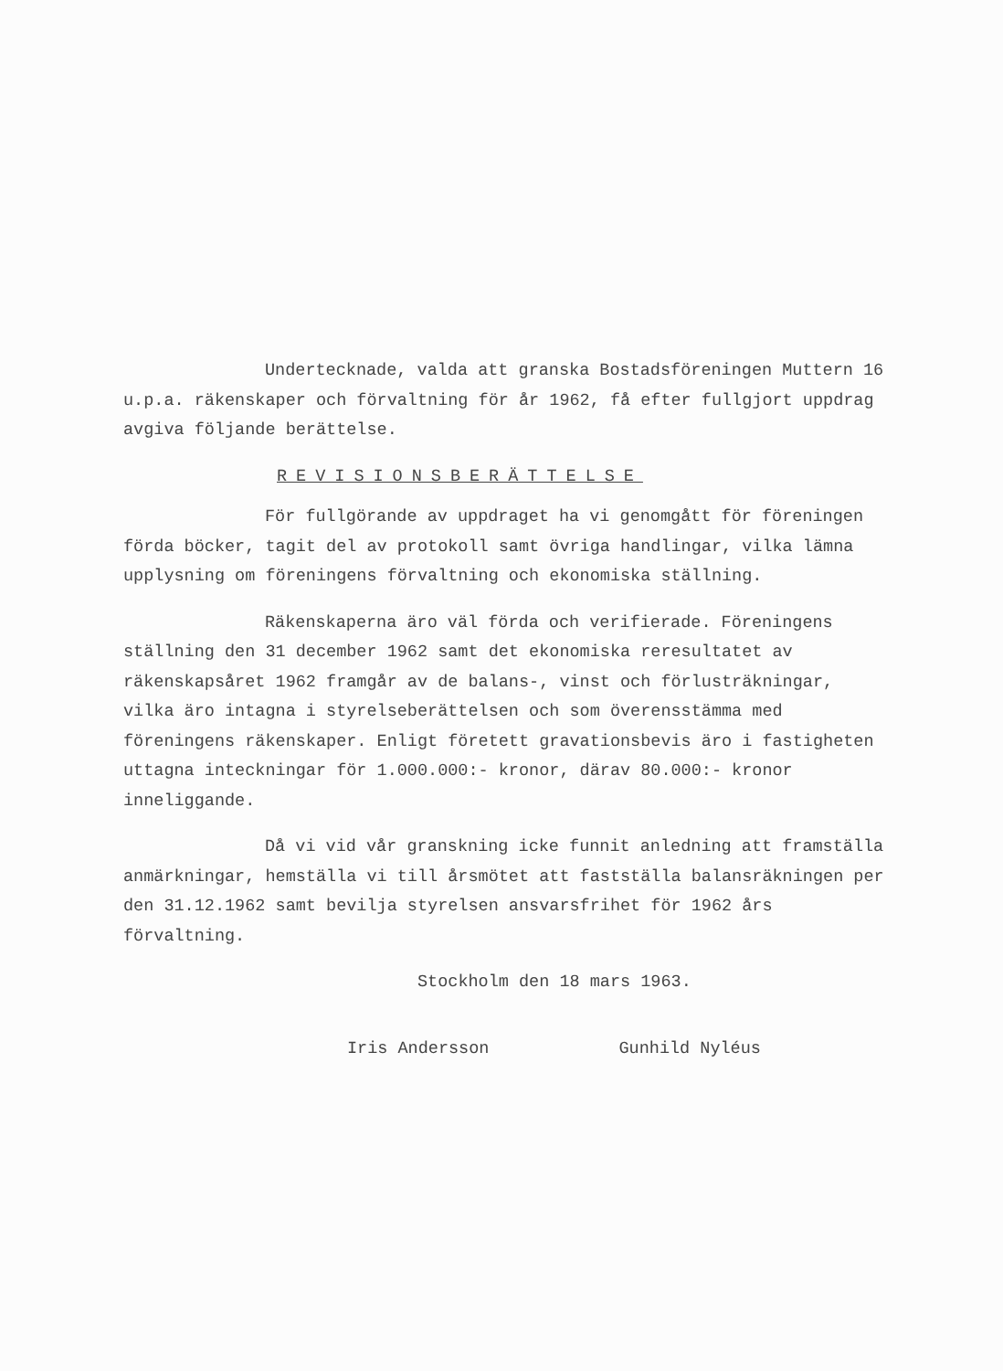Undertecknade, valda att granska Bostadsföreningen Muttern 16 u.p.a. räkenskaper och förvaltning för år 1962, få efter fullgjort uppdrag avgiva följande berättelse.
REVISIONSBERÄTTELSE
För fullgörande av uppdraget ha vi genomgått för föreningen förda böcker, tagit del av protokoll samt övriga handlingar, vilka lämna upplysning om föreningens förvaltning och ekonomiska ställning.
Räkenskaperna äro väl förda och verifierade. Föreningens ställning den 31 december 1962 samt det ekonomiska reresultatet av räkenskapsåret 1962 framgår av de balans-, vinst och förlusträkningar, vilka äro intagna i styrelseberättelsen och som överensstämma med föreningens räkenskaper. Enligt företett gravationsbevis äro i fastigheten uttagna inteckningar för 1.000.000:- kronor, därav 80.000:- kronor inneliggande.
Då vi vid vår granskning icke funnit anledning att framställa anmärkningar, hemställa vi till årsmötet att fastställa balansräkningen per den 31.12.1962 samt bevilja styrelsen ansvarsfrihet för 1962 års förvaltning.
Stockholm den 18 mars 1963.
Iris Andersson Gunhild Nyléus